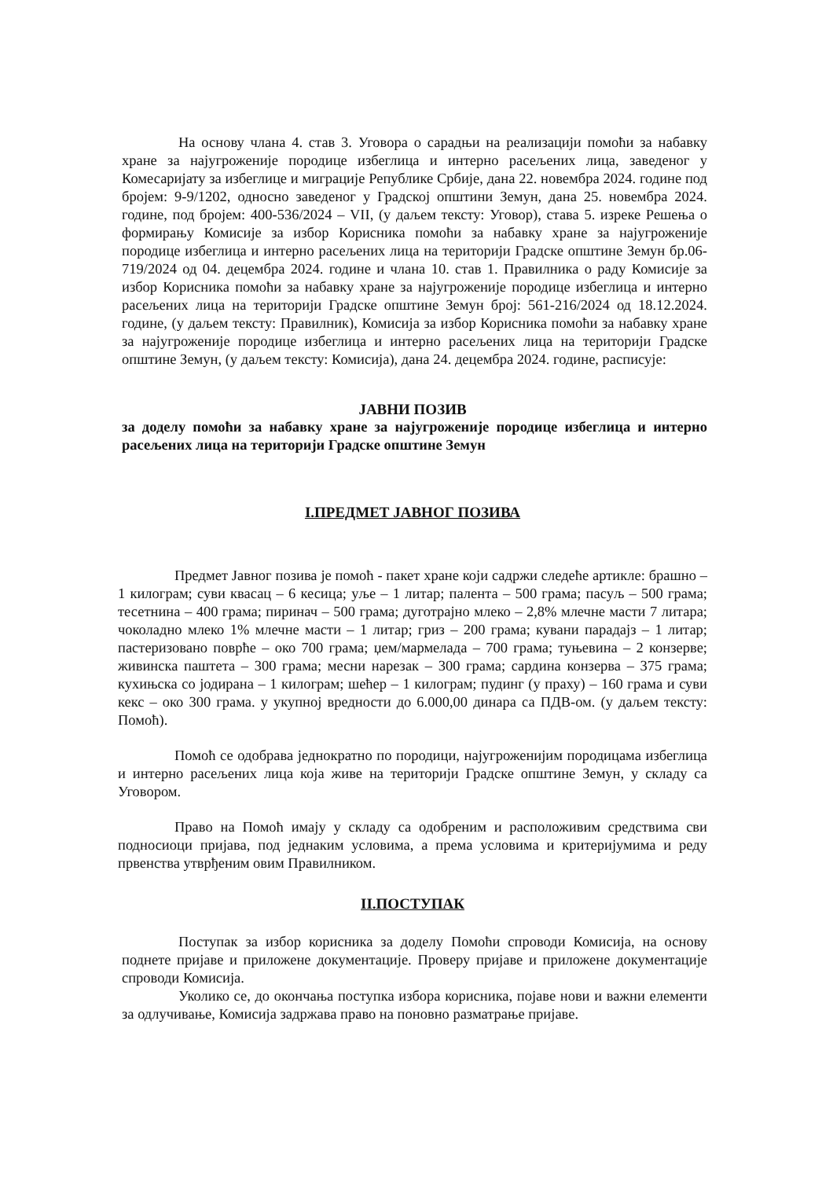На основу члана 4. став 3. Уговора о сарадњи на реализацији помоћи за набавку хране за најугроженије породице избеглица и интерно расељених лица, заведеног у Комесаријату за избеглице и миграције Републике Србије, дана 22. новембра 2024. године под бројем: 9-9/1202, односно заведеног у Градској општини Земун, дана 25. новембра 2024. године, под бројем: 400-536/2024 – VII, (у даљем тексту: Уговор), става 5. изреке Решења о формирању Комисије за избор Корисника помоћи за набавку хране за најугроженије породице избеглица и интерно расељених лица на територији Градске општине Земун бр.06-719/2024 од 04. децембра 2024. године и члана 10. став 1. Правилника о раду Комисије за избор Корисника помоћи за набавку хране за најугроженије породице избеглица и интерно расељених лица на територији Градске општине Земун број: 561-216/2024 од 18.12.2024. године, (у даљем тексту: Правилник), Комисија за избор Корисника помоћи за набавку хране за најугроженије породице избеглица и интерно расељених лица на територији Градске општине Земун, (у даљем тексту: Комисија), дана 24. децембра 2024. године, расписује:
ЈАВНИ ПОЗИВ
за доделу помоћи за набавку хране за најугроженије породице избеглица и интерно расељених лица на територији Градске општине Земун
I.ПРЕДМЕТ ЈАВНОГ ПОЗИВА
Предмет Јавног позива је помоћ - пакет хране који садржи следеће артикле: брашно – 1 килограм; суви квасац – 6 кесица; уље – 1 литар; палента – 500 грама; пасуљ – 500 грама; тесетнина – 400 грама; пиринач – 500 грама; дуготрајно млеко – 2,8% млечне масти 7 литара; чоколадно млеко 1% млечне масти – 1 литар; гриз – 200 грама; кувани парадајз – 1 литар; пастеризовано поврће – око 700 грама; џем/мармелада – 700 грама; туњевина – 2 конзерве; живинска паштета – 300 грама; месни нарезак – 300 грама; сардина конзерва – 375 грама; кухињска со јодирана – 1 килограм; шећер – 1 килограм; пудинг (у праху) – 160 грама и суви кекс – око 300 грама. у укупној вредности до 6.000,00 динара са ПДВ-ом. (у даљем тексту: Помоћ).
Помоћ се одобрава једнократно по породици, најугроженијим породицама избеглица и интерно расељених лица која живе на територији Градске општине Земун, у складу са Уговором.
Право на Помоћ имају у складу са одобреним и расположивим средствима сви подносиоци пријава, под једнаким условима, а према условима и критеријумима и реду првенства утврђеним овим Правилником.
II.ПОСТУПАК
Поступак за избор корисника за доделу Помоћи спроводи Комисија, на основу поднете пријаве и приложене документације. Проверу пријаве и приложене документације спроводи Комисија.
Уколико се, до окончања поступка избора корисника, појаве нови и важни елементи за одлучивање, Комисија задржава право на поновно разматрање пријаве.